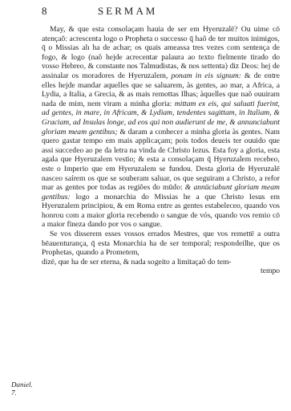8 SERMAM
May, & que esta consolaçam hauia de ser em Hyeruzalē? Ou uime cō atençaõ: acrescenta logo o Propheta o successo q̄ haõ de ter muitos inimigos, q̄ o Missias alı ha de achar; os quais ameassa tres vezes com sentença de fogo, & logo (naõ hejde acrecentar palaura ao texto fielmente tirado do vosso Hebreo, & constante nos Talmudistas, & nos settenta) diz Deos: hej de assinalar os moradores de Hyeruzalem, ponam in eis signum: & de entre elles hejde mandar aquelles que se saluarem, às gentes, ao mar, a Africa, a Lydia, a Italia, a Grecia, & as mais remottas Ilhas; àquelles que naõ ouuiram nada de mim, nem viram a minha gloria: mittam ex eis, qui saluati fuerint, ad gentes, in mare, in Africam, & Lydiam, tendentes sagittam, in Italiam, & Graciam, ad Insulas longe, ad eos qui non audierunt de me, & annunciabunt gloriam meam gentibus; & daram a conhecer a minha gloria às gentes. Nam quero gastar tempo em mais applicaçam; pois todos deueis ter ouuido que assi succedeo ao pe da letra na vinda de Christo Iezus. Esta foy a gloria, esta agala que Hyeruzalem vestio; & esta a consolaçam q̄ Hyeruzalem recebeo, este o Imperio que em Hyeruzalem se fundou. Desta gloria de Hyeruzalē nasceo saírem os que se souberam saluar, os que seguiram a Christo, a refor mar as gentes por todas as regiões do mūdo: & annūciabunt gloriam meam gentibus: logo a monarchia do Missias he a que Christo Iesus em Hyeruzalem principiou, & em Roma entre as gentes estabeleceo, quando vos honrou com a maior gloria recebendo o sangue de vós, quando vos remio cō a maior fineza dando por vos o sangue.
Se vos disserem esses vossos errados Mestres, que vos remettē a outra bēauenturança, q̄ esta Monarchia ha de ser temporal; respondeilhe, que os Prophetas, quando a Prometem,
Daniel.
7.
dizē, que ha de ser eterna, & nada sogeito a limitaçaõ do tem-
tempo